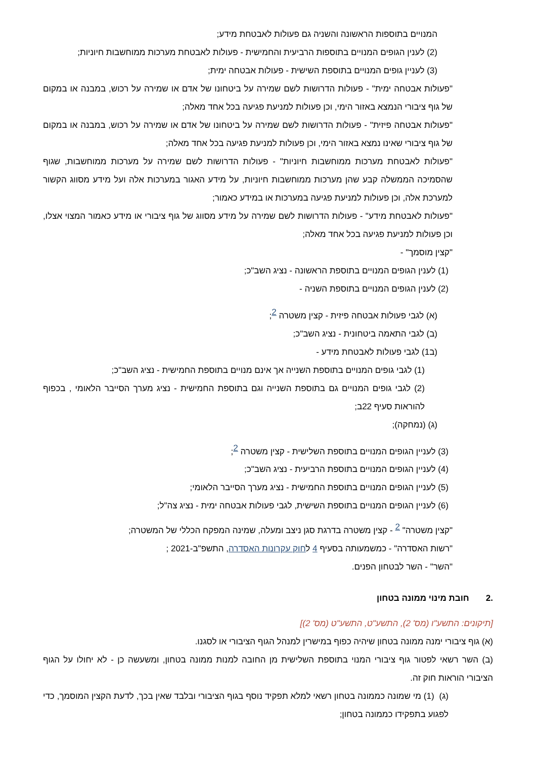המנויים בתוספות הראשונה והשניה גם פעולות לאבטחת מידע;
(2) לענין הגופים המנויים בתוספות הרביעית והחמישית - פעולות לאבטחת מערכות ממוחשבות חיוניות;
(3) לעניין גופים המנויים בתוספת השישית - פעולות אבטחה ימית;
"פעולות אבטחה ימית" - פעולות הדרושות לשם שמירה על ביטחונו של אדם או שמירה על רכוש, במבנה או במקום של גוף ציבורי הנמצא באזור הימי, וכן פעולות למניעת פגיעה בכל אחד מאלה;
"פעולות אבטחה פיזית" - פעולות הדרושות לשם שמירה על ביטחונו של אדם או שמירה על רכוש, במבנה או במקום של גוף ציבורי שאינו נמצא באזור הימי, וכן פעולות למניעת פגיעה בכל אחד מאלה;
"פעולות לאבטחת מערכות ממוחשבות חיוניות" - פעולות הדרושות לשם שמירה על מערכות ממוחשבות, שגוף שהסמיכה הממשלה קבע שהן מערכות ממוחשבות חיוניות, על מידע האגור במערכות אלה ועל מידע מסווג הקשור למערכת אלה, וכן פעולות למניעת פגיעה במערכות או במידע כאמור;
"פעולות לאבטחת מידע" - פעולות הדרושות לשם שמירה על מידע מסווג של גוף ציבורי או מידע כאמור המצוי אצלו, וכן פעולות למניעת פגיעה בכל אחד מאלה;
"קצין מוסמך" -
(1) לענין הגופים המנויים בתוספת הראשונה - נציג השב"כ;
(2) לענין הגופים המנויים בתוספת השניה -
(א) לגבי פעולות אבטחה פיזית - קצין משטרה <sup>2</sup>;
(ב) לגבי התאמה ביטחונית - נציג השב"כ;
(ב1) לגבי פעולות לאבטחת מידע -
(1) לגבי גופים המנויים בתוספת השנייה אך אינם מנויים בתוספת החמישית - נציג השב"כ;
(2) לגבי גופים המנויים גם בתוספת השנייה וגם בתוספת החמישית - נציג מערך הסייבר הלאומי , בכפוף להוראות סעיף 22ב;
(ג) (נמחקה);
(3) לעניין הגופים המנויים בתוספת השלישית - קצין משטרה <sup>2</sup>;
(4) לעניין הגופים המנויים בתוספת הרביעית - נציג השב"כ;
(5) לעניין הגופים המנויים בתוספת החמישית - נציג מערך הסייבר הלאומי;
(6) לעניין הגופים המנויים בתוספת השישית, לגבי פעולות אבטחה ימית - נציג צה"ל;
"קצין משטרה" <sup>2</sup> - קצין משטרה בדרגת סגן ניצב ומעלה, שמינה המפקח הכללי של המשטרה;
"רשות האסדרה" - כמשמעותה בסעיף 4 לחוק עקרונות האסדרה, התשפ"ב-2021 ;
"השר" - השר לבטחון הפנים.
.2 חובת מינוי ממונה בטחון
[תיקונים: התשע"ו (מס' 2), התשע"ט, התשע"ט (מס' 2)]
(א) גוף ציבורי ימנה ממונה בטחון שיהיה כפוף במישרין למנהל הגוף הציבורי או לסגנו.
(ב) השר רשאי לפטור גוף ציבורי המנוי בתוספת השלישית מן החובה למנות ממונה בטחון, ומשעשה כן - לא יחולו על הגוף הציבורי הוראות חוק זה.
(ג) (1) מי שמונה כממונה בטחון רשאי למלא תפקיד נוסף בגוף הציבורי ובלבד שאין בכך, לדעת הקצין המוסמך, כדי לפגוע בתפקידו כממונה בטחון;